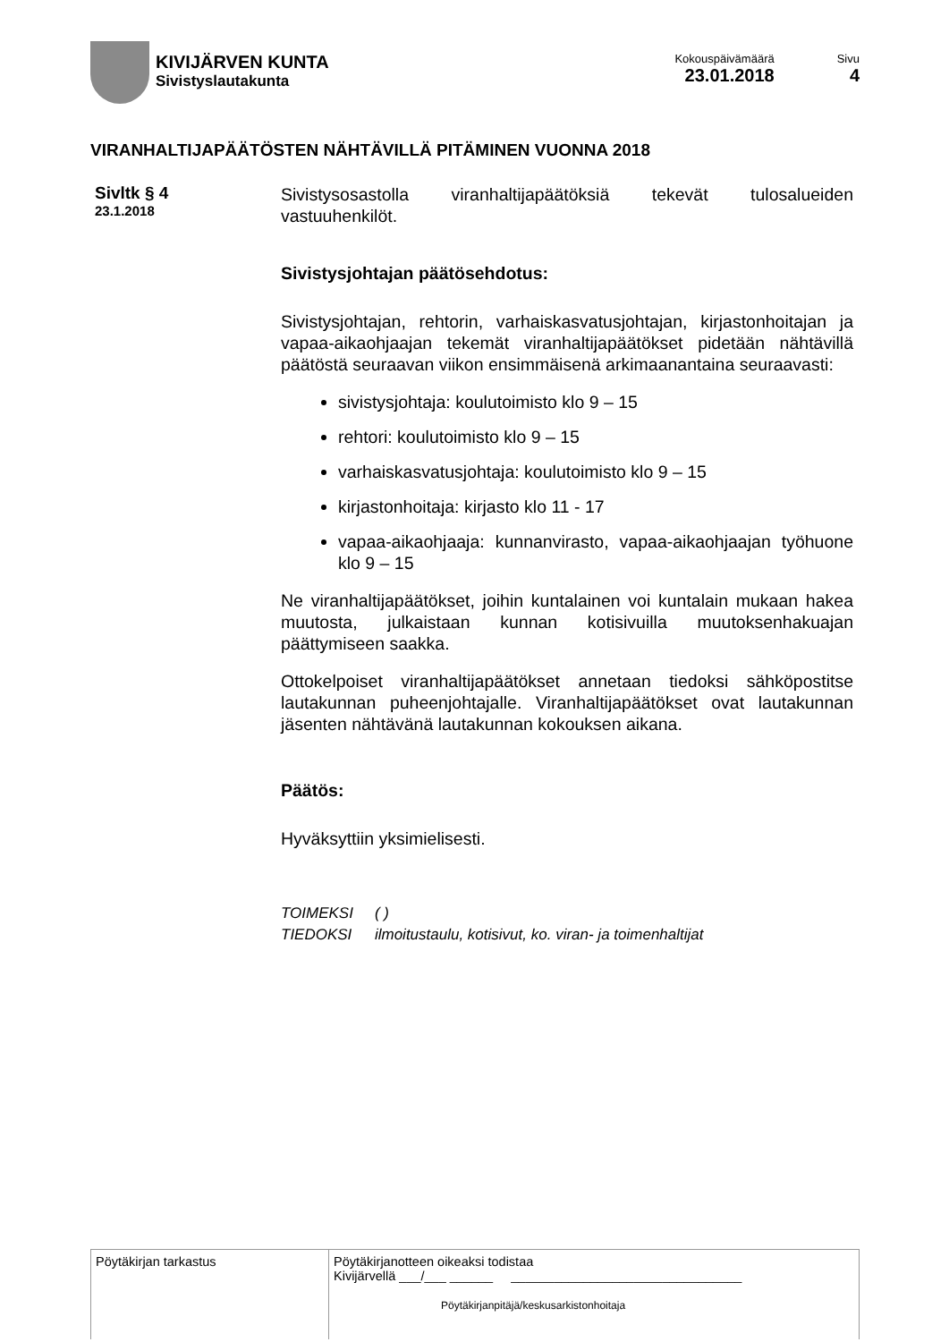KIVIJÄRVEN KUNTA
Sivistyslautakunta
Kokouspäivämäärä
23.01.2018
Sivu
4
VIRANHALTIJAPÄÄTÖSTEN NÄHTÄVILLÄ PITÄMINEN VUONNA 2018
Sivltk § 4
23.1.2018
Sivistysosastolla viranhaltijapäätöksiä tekevät tulosalueiden vastuuhenkilöt.
Sivistysjohtajan päätösehdotus:
Sivistysjohtajan, rehtorin, varhaiskasvatusjohtajan, kirjastonhoitajan ja vapaa-aikaohjaajan tekemät viranhaltijapäätökset pidetään nähtävillä päätöstä seuraavan viikon ensimmäisenä arkimaanantaina seuraavasti:
sivistysjohtaja: koulutoimisto klo 9 – 15
rehtori: koulutoimisto klo 9 – 15
varhaiskasvatusjohtaja: koulutoimisto klo 9 – 15
kirjastonhoitaja: kirjasto klo 11 - 17
vapaa-aikaohjaaja: kunnanvirasto, vapaa-aikaohjaajan työhuone klo 9 – 15
Ne viranhaltijapäätökset, joihin kuntalainen voi kuntalain mukaan hakea muutosta, julkaistaan kunnan kotisivuilla muutoksenhakuajan päättymiseen saakka.
Ottokelpoiset viranhaltijapäätökset annetaan tiedoksi sähköpostitse lautakunnan puheenjohtajalle. Viranhaltijapäätökset ovat lautakunnan jäsenten nähtävänä lautakunnan kokouksen aikana.
Päätös:
Hyväksyttiin yksimielisesti.
| TOIMEKSI | ( ) |
| TIEDOKSI | ilmoitustaulu, kotisivut, ko. viran- ja toimenhaltijat |
| Pöytäkirjan tarkastus | Pöytäkirjanotteen oikeaksi todistaa Kivijärvellä ___/___ ______ ________________________________ Pöytäkirjanpitäjä/keskusarkistonhoitaja |